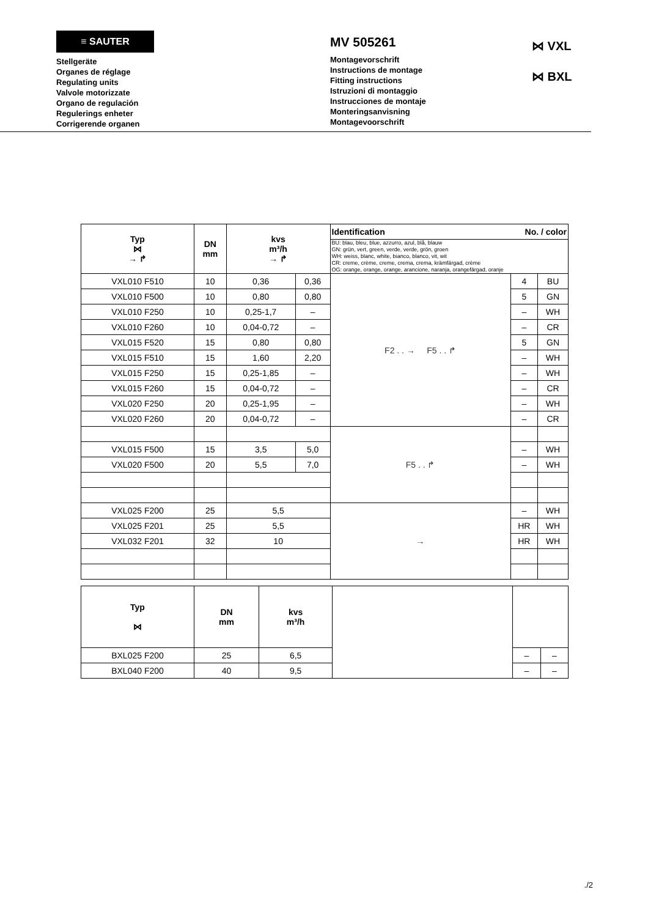≡ SAUTER
Stellgeräte
Organes de réglage
Regulating units
Valvole motorizzate
Organo de regulación
Regulerings enheter
Corrigerende organen
MV 505261
Montagevorschrift
Instructions de montage
Fitting instructions
Istruzioni di montaggio
Instrucciones de montaje
Monteringsanvisning
Montagevoorschrift
⋈ VXL
⋈ BXL
| Typ ⋈ → ↱ | DN mm | kvs m³/h → ↱ | | Identification No. / color | | |
| --- | --- | --- | --- | --- | --- | --- |
| | | | | BU: blau, bleu, blue, azzurro, azul, blå, blauw GN: grün, vert, green, verde, verde, grön, groen WH: weiss, blanc, white, bianco, blanco, vit, wit CR: creme, crème, creme, crema, crema, krämfärgad, crème OG: orange, orange, orange, arancione, naranja, orangefärgad, oranje | | |
| VXL010 F510 | 10 | 0,36 | 0,36 | F2 . . → F5 . . ↱ | 4 | BU |
| VXL010 F500 | 10 | 0,80 | 0,80 | | 5 | GN |
| VXL010 F250 | 10 | 0,25-1,7 | – | | – | WH |
| VXL010 F260 | 10 | 0,04-0,72 | – | | – | CR |
| VXL015 F520 | 15 | 0,80 | 0,80 | | 5 | GN |
| VXL015 F510 | 15 | 1,60 | 2,20 | | – | WH |
| VXL015 F250 | 15 | 0,25-1,85 | – | | – | WH |
| VXL015 F260 | 15 | 0,04-0,72 | – | | – | CR |
| VXL020 F250 | 20 | 0,25-1,95 | – | | – | WH |
| VXL020 F260 | 20 | 0,04-0,72 | – | | – | CR |
| | | | | F5 . . ↱ | | |
| VXL015 F500 | 15 | 3,5 | 5,0 | | – | WH |
| VXL020 F500 | 20 | 5,5 | 7,0 | | – | WH |
| VXL025 F200 | 25 | 5,5 | | → | – | WH |
| VXL025 F201 | 25 | 5,5 | | | HR | WH |
| VXL032 F201 | 32 | 10 | | | HR | WH |
| Typ ⋈ | DN mm | kvs m³/h | | | |
| BXL025 F200 | 25 | 6,5 | | – | – |
| BXL040 F200 | 40 | 9,5 | | – | – |
./2